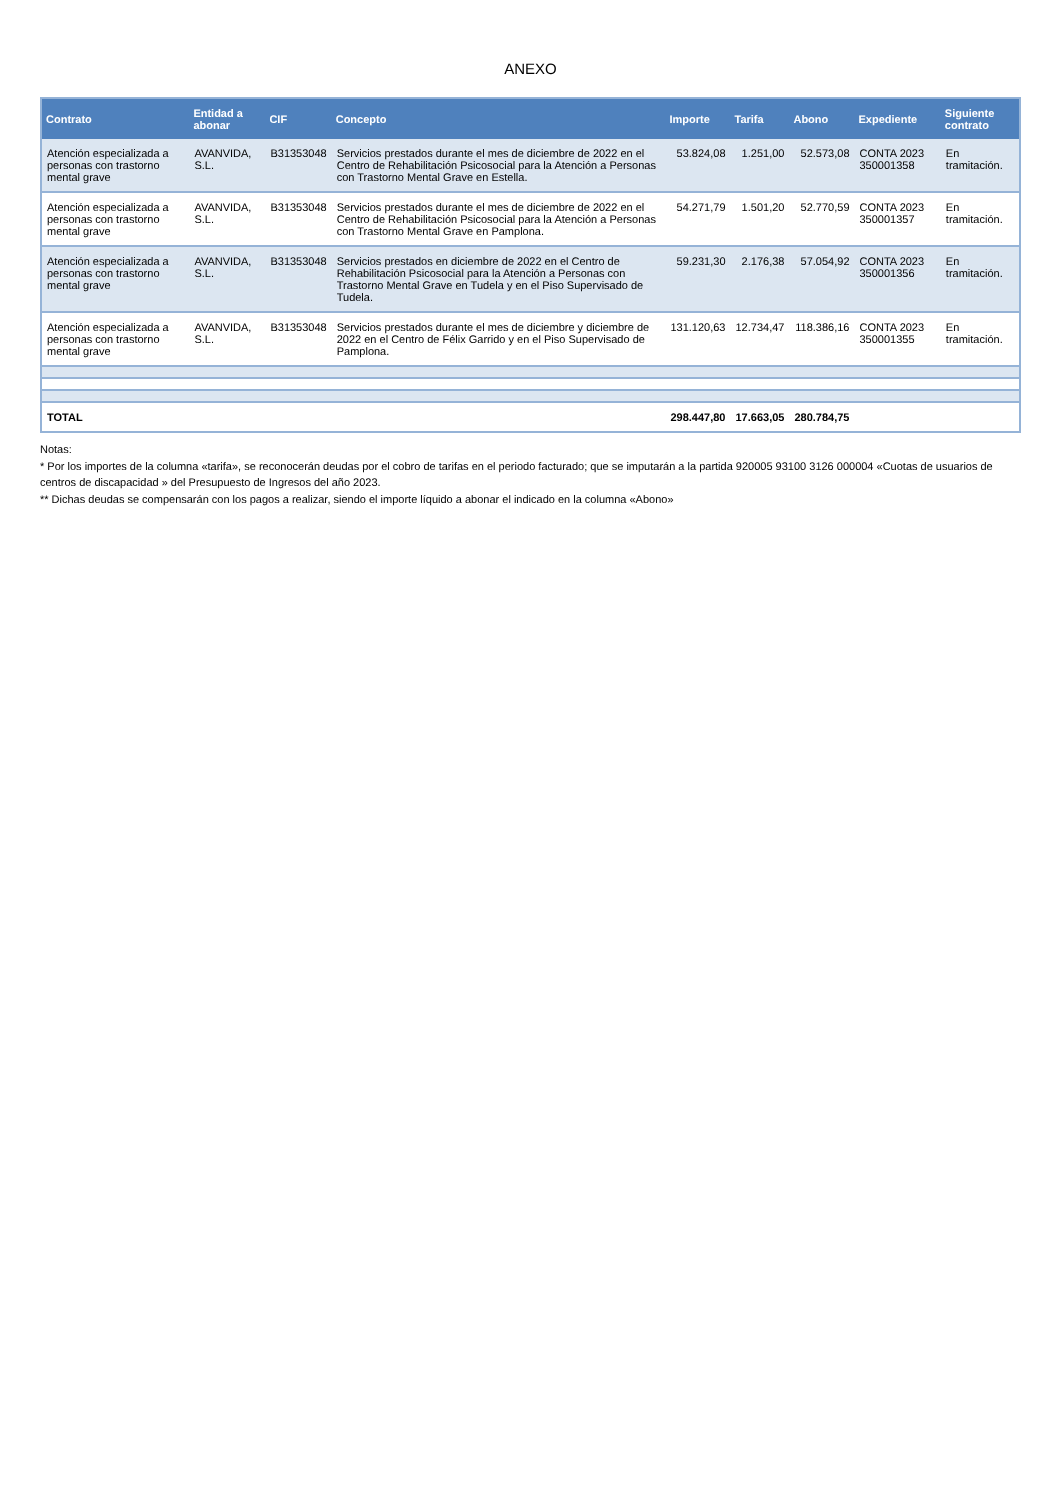ANEXO
| Contrato | Entidad a abonar | CIF | Concepto | Importe | Tarifa | Abono | Expediente | Siguiente contrato |
| --- | --- | --- | --- | --- | --- | --- | --- | --- |
| Atención especializada a personas con trastorno mental grave | AVANVIDA, S.L. | B31353048 | Servicios prestados durante el mes de diciembre de 2022 en el Centro de Rehabilitación Psicosocial para la Atención a Personas con Trastorno Mental Grave en Estella. | 53.824,08 | 1.251,00 | 52.573,08 | CONTA 2023 350001358 | En tramitación. |
| Atención especializada a personas con trastorno mental grave | AVANVIDA, S.L. | B31353048 | Servicios prestados durante el mes de diciembre de 2022 en el Centro de Rehabilitación Psicosocial para la Atención a Personas con Trastorno Mental Grave en Pamplona. | 54.271,79 | 1.501,20 | 52.770,59 | CONTA 2023 350001357 | En tramitación. |
| Atención especializada a personas con trastorno mental grave | AVANVIDA, S.L. | B31353048 | Servicios prestados en diciembre de 2022 en el Centro de Rehabilitación Psicosocial para la Atención a Personas con Trastorno Mental Grave en Tudela y en el Piso Supervisado de Tudela. | 59.231,30 | 2.176,38 | 57.054,92 | CONTA 2023 350001356 | En tramitación. |
| Atención especializada a personas con trastorno mental grave | AVANVIDA, S.L. | B31353048 | Servicios prestados durante el mes de diciembre y diciembre de 2022 en el Centro de Félix Garrido y en el Piso Supervisado de Pamplona. | 131.120,63 | 12.734,47 | 118.386,16 | CONTA 2023 350001355 | En tramitación. |
| TOTAL | | | | 298.447,80 | 17.663,05 | 280.784,75 | | |
Notas:
* Por los importes de la columna «tarifa», se reconocerán deudas por el cobro de tarifas en el periodo facturado; que se imputarán a la partida 920005 93100 3126 000004 «Cuotas de usuarios de centros de discapacidad » del Presupuesto de Ingresos del año 2023.
** Dichas deudas se compensarán con los pagos a realizar, siendo el importe líquido a abonar el indicado en la columna «Abono»